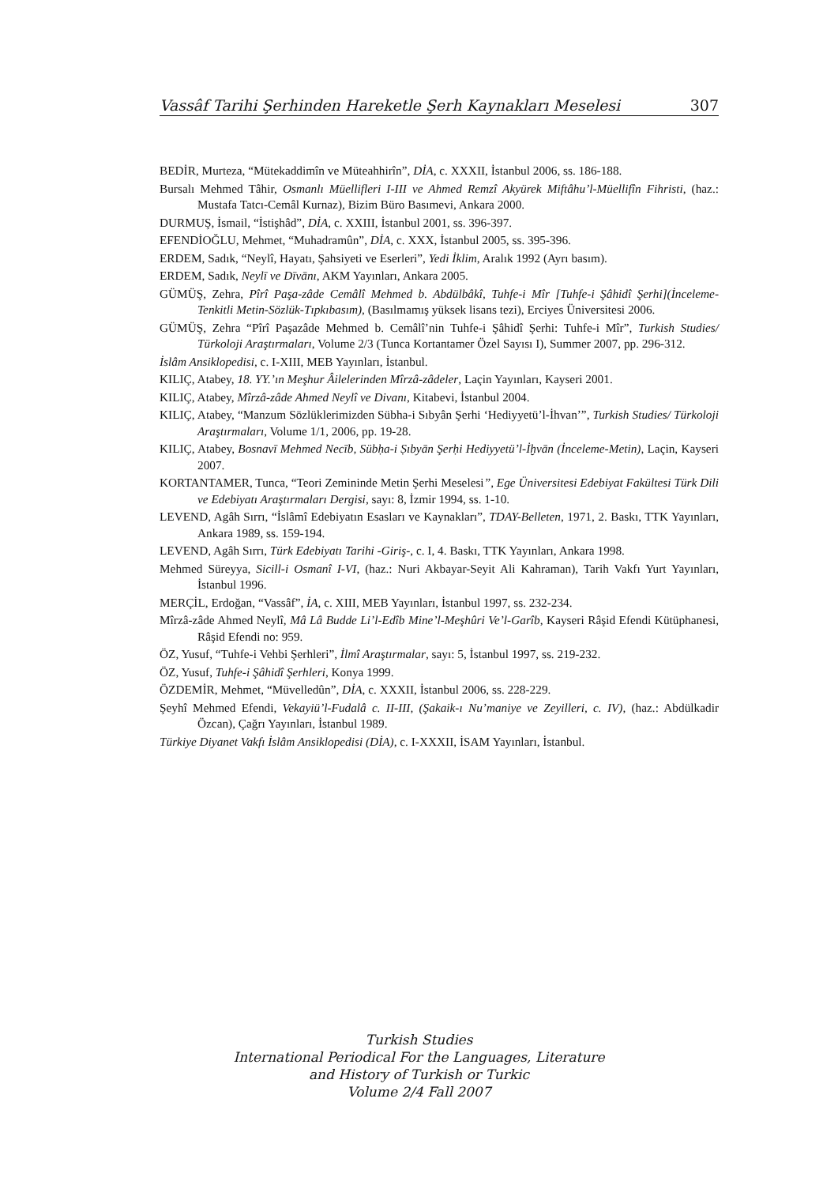Vassâf Tarihi Şerhinden Hareketle Şerh Kaynakları Meselesi 307
BEDİR, Murteza, “Mütekaddimîn ve Müteahhirîn”, DİA, c. XXXII, İstanbul 2006, ss. 186-188.
Bursalı Mehmed Tâhir, Osmanlı Müellifleri I-III ve Ahmed Remzî Akyürek Miftâhu’l-Müellifîn Fihristi, (haz.: Mustafa Tatcı-Cemâl Kurnaz), Bizim Büro Basımevi, Ankara 2000.
DURMUŞ, İsmail, “İstişhâd”, DİA, c. XXIII, İstanbul 2001, ss. 396-397.
EFENDİOĞLU, Mehmet, “Muhadramûn”, DİA, c. XXX, İstanbul 2005, ss. 395-396.
ERDEM, Sadık, “Neylî, Hayatı, Şahsiyeti ve Eserleri”, Yedi İklim, Aralık 1992 (Ayrı basım).
ERDEM, Sadık, Neylī ve Dīvānı, AKM Yayınları, Ankara 2005.
GÜMÜŞ, Zehra, Pîrî Paşa-zâde Cemâlî Mehmed b. Abdülbâkî, Tuhfe-i Mîr [Tuhfe-i Şâhidî Şerhi](İnceleme-Tenkitli Metin-Sözlük-Tıpkıbasım), (Basılmamış yüksek lisans tezi), Erciyes Üniversitesi 2006.
GÜMÜŞ, Zehra “Pîrî Paşazâde Mehmed b. Cemâlî’nin Tuhfe-i Şâhidî Şerhi: Tuhfe-i Mîr”, Turkish Studies/ Türkoloji Araştırmaları, Volume 2/3 (Tunca Kortantamer Özel Sayısı I), Summer 2007, pp. 296-312.
İslâm Ansiklopedisi, c. I-XIII, MEB Yayınları, İstanbul.
KILIÇ, Atabey, 18. YY.’ın Meşhur Âilelerinden Mîrzâ-zâdeler, Laçin Yayınları, Kayseri 2001.
KILIÇ, Atabey, Mîrzâ-zâde Ahmed Neylî ve Divanı, Kitabevi, İstanbul 2004.
KILIÇ, Atabey, “Manzum Sözlüklerimizden Sübha-i Sıbyân Şerhi ‘Hediyyetü’l-İhvan’”, Turkish Studies/ Türkoloji Araştırmaları, Volume 1/1, 2006, pp. 19-28.
KILIÇ, Atabey, Bosnavī Mehmed Necīb, Sübḥa-i Ṣıbyān Şerḥi Hediyyetü’l-İḫvān (İnceleme-Metin), Laçin, Kayseri 2007.
KORTANTAMER, Tunca, “Teori Zemininde Metin Şerhi Meselesi”, Ege Üniversitesi Edebiyat Fakültesi Türk Dili ve Edebiyatı Araştırmaları Dergisi, sayı: 8, İzmir 1994, ss. 1-10.
LEVEND, Agâh Sırrı, “İslâmî Edebiyatın Esasları ve Kaynakları”, TDAY-Belleten, 1971, 2. Baskı, TTK Yayınları, Ankara 1989, ss. 159-194.
LEVEND, Agâh Sırrı, Türk Edebiyatı Tarihi -Giriş-, c. I, 4. Baskı, TTK Yayınları, Ankara 1998.
Mehmed Süreyya, Sicill-i Osmanî I-VI, (haz.: Nuri Akbayar-Seyit Ali Kahraman), Tarih Vakfı Yurt Yayınları, İstanbul 1996.
MERÇİL, Erdoğan, “Vassâf”, İA, c. XIII, MEB Yayınları, İstanbul 1997, ss. 232-234.
Mîrzâ-zâde Ahmed Neylî, Mâ Lâ Budde Li’l-Edîb Mine’l-Meşhûri Ve’l-Garîb, Kayseri Râşid Efendi Kütüphanesi, Râşid Efendi no: 959.
ÖZ, Yusuf, “Tuhfe-i Vehbi Şerhleri”, İlmî Araştırmalar, sayı: 5, İstanbul 1997, ss. 219-232.
ÖZ, Yusuf, Tuhfe-i Şâhidî Şerhleri, Konya 1999.
ÖZDEMİR, Mehmet, “Müvelledûn”, DİA, c. XXXII, İstanbul 2006, ss. 228-229.
Şeyhî Mehmed Efendi, Vekayiü’l-Fudalâ c. II-III, (Şakaik-ı Nu’maniye ve Zeyilleri, c. IV), (haz.: Abdülkadir Özcan), Çağrı Yayınları, İstanbul 1989.
Türkiye Diyanet Vakfı İslâm Ansiklopedisi (DİA), c. I-XXXII, İSAM Yayınları, İstanbul.
Turkish Studies
International Periodical For the Languages, Literature
and History of Turkish or Turkic
Volume 2/4 Fall 2007